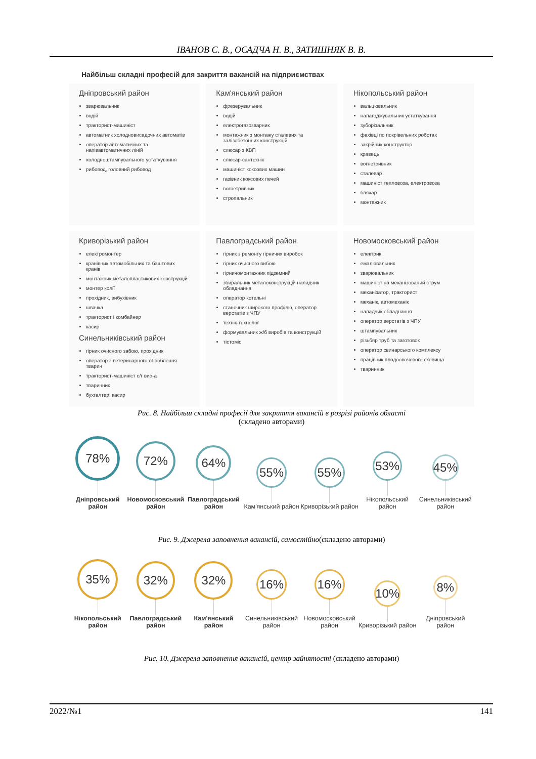ІВАНОВ С. В., ОСАДЧА Н. В., ЗАТИШНЯК В. В.
Найбільш складні професій для закриття вакансій на підприємствах
Дніпровський район
зварювальник
водій
тракторист-машиніст
автоматник холодновисадочних автоматів
оператор автоматичних та напівавтоматичних ліній
холодноштампувального устаткування
рибовод, головний рибовод
Кам'янський район
фрезерувальник
водій
електрогазозварник
монтажник з монтажу сталевих та залізобетонних конструкцій
слюсар з КВП
слюсар-сантехнік
машиніст коксових машин
газівник коксових печей
вогнетривник
стропальник
Нікопольський район
вальцювальник
налагоджувальник устаткування
зуборізальник
фахівці по покрівельних роботах
закрійник-конструктор
кравець
вогнетривник
сталевар
машиніст тепловоза, електровоза
бляхар
монтажник
Криворізький район
електромонтер
кранівник автомобільних та баштових кранів
монтажник металопластикових конструкцій
монтер колії
прохідник, вибухівник
швачка
тракторист і комбайнер
касир
Синельниківський район
гірник очисного забою, прохідник
оператор з ветеринарного оброблення тварин
тракторист-машиніст с/г вир-а
тваринник
бухгалтер, касир
Павлоградський район
гірник з ремонту гірничих виробок
гірник очисного вибою
гірничомонтажник підземний
збиральник металоконструкцій наладчик обладнання
оператор котельні
станочник широкого профілю, оператор верстатів з ЧПУ
технік-технолог
формувальник ж/б виробів та конструкцій
тістоміс
Новомосковський район
електрик
емалювальник
зварювальник
машиніст на механізований струм
механізатор, тракторист
механік, автомеханік
наладчик обладнання
оператор верстатів з ЧПУ
штампувальник
різьбяр труб та заготовок
оператор свинарського комплексу
працівник плодоовочевого сховища
тваринник
Рис. 8. Найбільш складні професії для закриття вакансій в розрізі районів області
(складено авторами)
78%
Дніпровський район
72%
Новомосковський район
64%
Павлоградський район
55%
Кам'янський район
55%
Криворізький район
53%
Нікопольський район
45%
Синельниківський район
Рис. 9. Джерела заповнення вакансій, самостійно(складено авторами)
35%
Нікопольський район
32%
Павлоградський район
32%
Кам'янський район
16%
Синельниківський район
16%
Новомосковський район
10%
Криворізький район
8%
Дніпровський район
Рис. 10. Джерела заповнення вакансій, центр зайнятості (складено авторами)
2022/№1 141